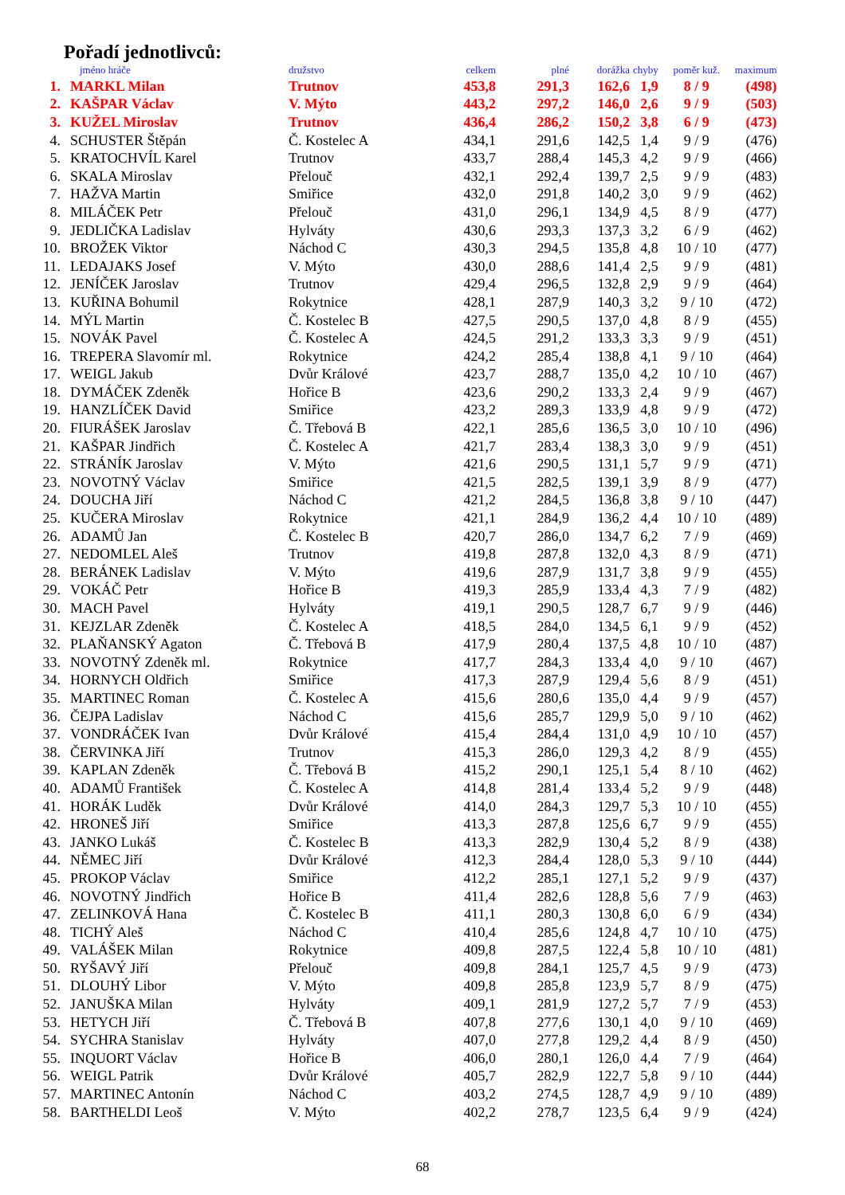Pořadí jednotlivců:
| | jméno hráče | družstvo | celkem | plné | dorážka | chyby | poměr kuž. | maximum |
| --- | --- | --- | --- | --- | --- | --- | --- | --- |
| 1. | MARKL Milan | Trutnov | 453,8 | 291,3 | 162,6 | 1,9 | 8 / 9 | (498) |
| 2. | KAŠPAR Václav | V. Mýto | 443,2 | 297,2 | 146,0 | 2,6 | 9 / 9 | (503) |
| 3. | KUŽEL Miroslav | Trutnov | 436,4 | 286,2 | 150,2 | 3,8 | 6 / 9 | (473) |
| 4. | SCHUSTER Štěpán | Č. Kostelec A | 434,1 | 291,6 | 142,5 | 1,4 | 9 / 9 | (476) |
| 5. | KRATOCHVÍL Karel | Trutnov | 433,7 | 288,4 | 145,3 | 4,2 | 9 / 9 | (466) |
| 6. | SKALA Miroslav | Přelouč | 432,1 | 292,4 | 139,7 | 2,5 | 9 / 9 | (483) |
| 7. | HAŽVA Martin | Smiřice | 432,0 | 291,8 | 140,2 | 3,0 | 9 / 9 | (462) |
| 8. | MILÁČEK Petr | Přelouč | 431,0 | 296,1 | 134,9 | 4,5 | 8 / 9 | (477) |
| 9. | JEDLIČKA Ladislav | Hylváty | 430,6 | 293,3 | 137,3 | 3,2 | 6 / 9 | (462) |
| 10. | BROŽEK Viktor | Náchod C | 430,3 | 294,5 | 135,8 | 4,8 | 10 / 10 | (477) |
| 11. | LEDAJAKS Josef | V. Mýto | 430,0 | 288,6 | 141,4 | 2,5 | 9 / 9 | (481) |
| 12. | JENÍČEK Jaroslav | Trutnov | 429,4 | 296,5 | 132,8 | 2,9 | 9 / 9 | (464) |
| 13. | KUŘINA Bohumil | Rokytnice | 428,1 | 287,9 | 140,3 | 3,2 | 9 / 10 | (472) |
| 14. | MÝL Martin | Č. Kostelec B | 427,5 | 290,5 | 137,0 | 4,8 | 8 / 9 | (455) |
| 15. | NOVÁK Pavel | Č. Kostelec A | 424,5 | 291,2 | 133,3 | 3,3 | 9 / 9 | (451) |
| 16. | TREPERA Slavomír ml. | Rokytnice | 424,2 | 285,4 | 138,8 | 4,1 | 9 / 10 | (464) |
| 17. | WEIGL Jakub | Dvůr Králové | 423,7 | 288,7 | 135,0 | 4,2 | 10 / 10 | (467) |
| 18. | DYMÁČEK Zdeněk | Hořice B | 423,6 | 290,2 | 133,3 | 2,4 | 9 / 9 | (467) |
| 19. | HANZLÍČEK David | Smiřice | 423,2 | 289,3 | 133,9 | 4,8 | 9 / 9 | (472) |
| 20. | FIURÁŠEK Jaroslav | Č. Třebová B | 422,1 | 285,6 | 136,5 | 3,0 | 10 / 10 | (496) |
| 21. | KAŠPAR Jindřich | Č. Kostelec A | 421,7 | 283,4 | 138,3 | 3,0 | 9 / 9 | (451) |
| 22. | STRÁNÍK Jaroslav | V. Mýto | 421,6 | 290,5 | 131,1 | 5,7 | 9 / 9 | (471) |
| 23. | NOVOTNÝ Václav | Smiřice | 421,5 | 282,5 | 139,1 | 3,9 | 8 / 9 | (477) |
| 24. | DOUCHA Jiří | Náchod C | 421,2 | 284,5 | 136,8 | 3,8 | 9 / 10 | (447) |
| 25. | KUČERA Miroslav | Rokytnice | 421,1 | 284,9 | 136,2 | 4,4 | 10 / 10 | (489) |
| 26. | ADAMŮ Jan | Č. Kostelec B | 420,7 | 286,0 | 134,7 | 6,2 | 7 / 9 | (469) |
| 27. | NEDOMLEL Aleš | Trutnov | 419,8 | 287,8 | 132,0 | 4,3 | 8 / 9 | (471) |
| 28. | BERÁNEK Ladislav | V. Mýto | 419,6 | 287,9 | 131,7 | 3,8 | 9 / 9 | (455) |
| 29. | VOKÁČ Petr | Hořice B | 419,3 | 285,9 | 133,4 | 4,3 | 7 / 9 | (482) |
| 30. | MACH Pavel | Hylváty | 419,1 | 290,5 | 128,7 | 6,7 | 9 / 9 | (446) |
| 31. | KEJZLAR Zdeněk | Č. Kostelec A | 418,5 | 284,0 | 134,5 | 6,1 | 9 / 9 | (452) |
| 32. | PLAŇANSKÝ Agaton | Č. Třebová B | 417,9 | 280,4 | 137,5 | 4,8 | 10 / 10 | (487) |
| 33. | NOVOTNÝ Zdeněk ml. | Rokytnice | 417,7 | 284,3 | 133,4 | 4,0 | 9 / 10 | (467) |
| 34. | HORNYCH Oldřich | Smiřice | 417,3 | 287,9 | 129,4 | 5,6 | 8 / 9 | (451) |
| 35. | MARTINEC Roman | Č. Kostelec A | 415,6 | 280,6 | 135,0 | 4,4 | 9 / 9 | (457) |
| 36. | ČEJPA Ladislav | Náchod C | 415,6 | 285,7 | 129,9 | 5,0 | 9 / 10 | (462) |
| 37. | VONDRÁČEK Ivan | Dvůr Králové | 415,4 | 284,4 | 131,0 | 4,9 | 10 / 10 | (457) |
| 38. | ČERVINKA Jiří | Trutnov | 415,3 | 286,0 | 129,3 | 4,2 | 8 / 9 | (455) |
| 39. | KAPLAN Zdeněk | Č. Třebová B | 415,2 | 290,1 | 125,1 | 5,4 | 8 / 10 | (462) |
| 40. | ADAMŮ František | Č. Kostelec A | 414,8 | 281,4 | 133,4 | 5,2 | 9 / 9 | (448) |
| 41. | HORÁK Luděk | Dvůr Králové | 414,0 | 284,3 | 129,7 | 5,3 | 10 / 10 | (455) |
| 42. | HRONEŠ Jiří | Smiřice | 413,3 | 287,8 | 125,6 | 6,7 | 9 / 9 | (455) |
| 43. | JANKO Lukáš | Č. Kostelec B | 413,3 | 282,9 | 130,4 | 5,2 | 8 / 9 | (438) |
| 44. | NĚMEC Jiří | Dvůr Králové | 412,3 | 284,4 | 128,0 | 5,3 | 9 / 10 | (444) |
| 45. | PROKOP Václav | Smiřice | 412,2 | 285,1 | 127,1 | 5,2 | 9 / 9 | (437) |
| 46. | NOVOTNÝ Jindřich | Hořice B | 411,4 | 282,6 | 128,8 | 5,6 | 7 / 9 | (463) |
| 47. | ZELINKOVÁ Hana | Č. Kostelec B | 411,1 | 280,3 | 130,8 | 6,0 | 6 / 9 | (434) |
| 48. | TICHÝ Aleš | Náchod C | 410,4 | 285,6 | 124,8 | 4,7 | 10 / 10 | (475) |
| 49. | VALÁŠEK Milan | Rokytnice | 409,8 | 287,5 | 122,4 | 5,8 | 10 / 10 | (481) |
| 50. | RYŠAVÝ Jiří | Přelouč | 409,8 | 284,1 | 125,7 | 4,5 | 9 / 9 | (473) |
| 51. | DLOUHÝ Libor | V. Mýto | 409,8 | 285,8 | 123,9 | 5,7 | 8 / 9 | (475) |
| 52. | JANUŠKA Milan | Hylváty | 409,1 | 281,9 | 127,2 | 5,7 | 7 / 9 | (453) |
| 53. | HETYCH Jiří | Č. Třebová B | 407,8 | 277,6 | 130,1 | 4,0 | 9 / 10 | (469) |
| 54. | SYCHRA Stanislav | Hylváty | 407,0 | 277,8 | 129,2 | 4,4 | 8 / 9 | (450) |
| 55. | INQUORT Václav | Hořice B | 406,0 | 280,1 | 126,0 | 4,4 | 7 / 9 | (464) |
| 56. | WEIGL Patrik | Dvůr Králové | 405,7 | 282,9 | 122,7 | 5,8 | 9 / 10 | (444) |
| 57. | MARTINEC Antonín | Náchod C | 403,2 | 274,5 | 128,7 | 4,9 | 9 / 10 | (489) |
| 58. | BARTHELDI Leoš | V. Mýto | 402,2 | 278,7 | 123,5 | 6,4 | 9 / 9 | (424) |
68